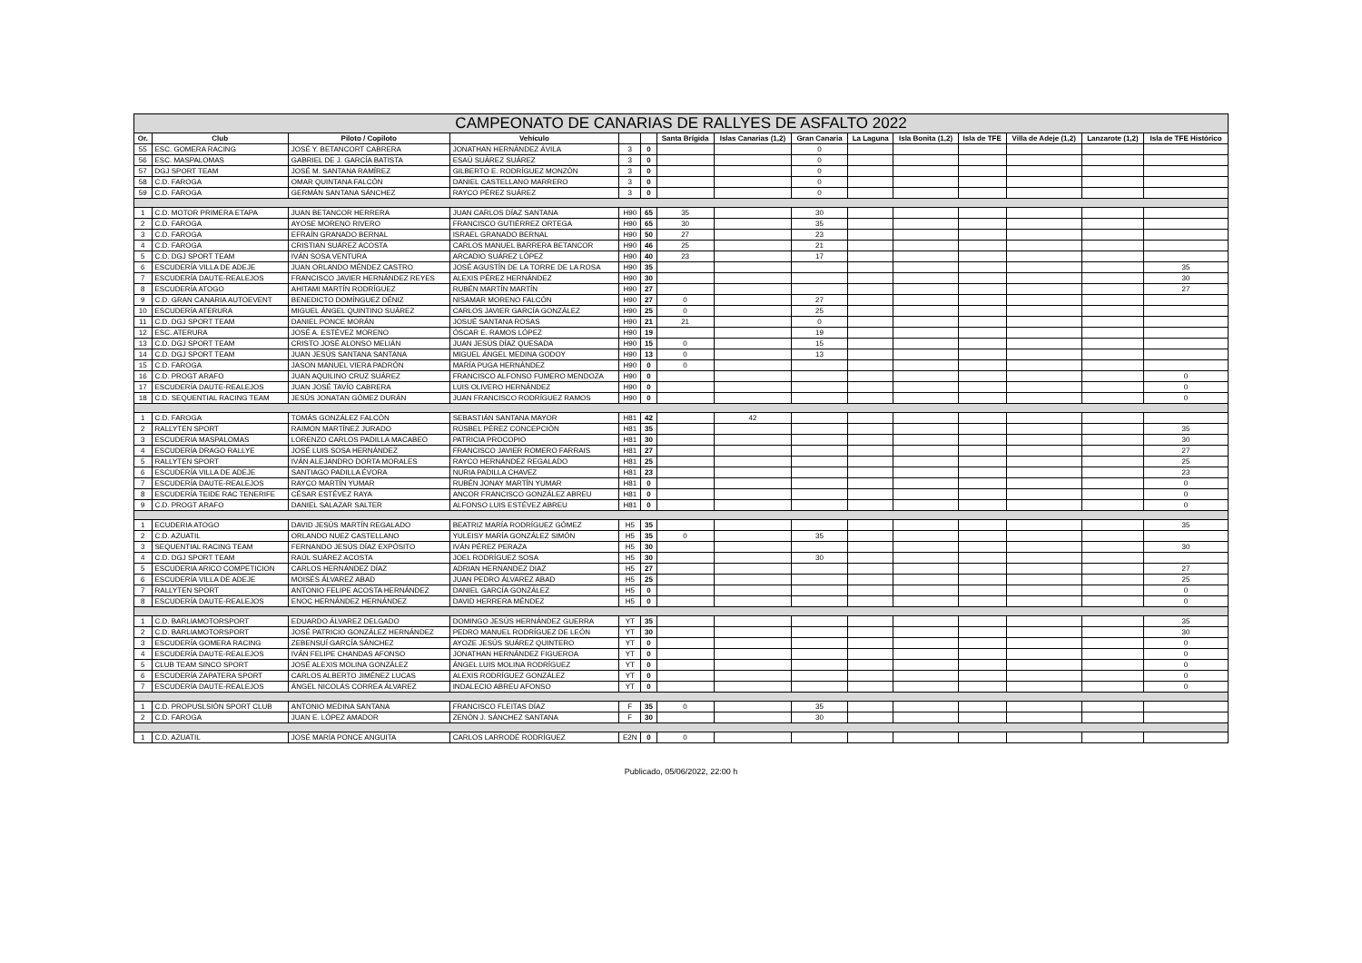| CAMPEONATO DE CANARIAS DE RALLYES DE ASFALTO 2022 | | | | | | | | | | | | | | |
| --- | --- | --- | --- | --- | --- | --- | --- | --- | --- | --- | --- | --- | --- | --- |
| Or. | Club | Piloto / Copiloto | Vehículo | | | Santa Brígida | Islas Canarias (1,2) | Gran Canaria | La Laguna | Isla Bonita (1,2) | Isla de TFE | Villa de Adeje (1,2) | Lanzarote (1,2) | Isla de TFE Histórico |
| 55 | ESC. GOMERA RACING | JOSÉ Y. BETANCORT CABRERA | JONATHAN HERNÁNDEZ ÁVILA | 3 | 0 | | | 0 | | | | | | |
| 56 | ESC. MASPALOMAS | GABRIEL DE J. GARCÍA BATISTA | ESAÚ SUÁREZ SUÁREZ | 3 | 0 | | | 0 | | | | | | |
| 57 | DGJ SPORT TEAM | JOSÉ M. SANTANA RAMÍREZ | GILBERTO E. RODRÍGUEZ MONZÓN | 3 | 0 | | | 0 | | | | | | |
| 58 | C.D. FAROGA | OMAR QUINTANA FALCÓN | DANIEL CASTELLANO MARRERO | 3 | 0 | | | 0 | | | | | | |
| 59 | C.D. FAROGA | GERMÁN SANTANA SÁNCHEZ | RAYCO PÉREZ SUÁREZ | 3 | 0 | | | 0 | | | | | | |
| 1 | C.D. MOTOR PRIMERA ETAPA | JUAN BETANCOR HERRERA | JUAN CARLOS DÍAZ SANTANA | H90 | 65 | 35 | | 30 | | | | | | |
| 2 | C.D. FAROGA | AYOSE MORENO RIVERO | FRANCISCO GUTIÉRREZ ORTEGA | H90 | 65 | 30 | | 35 | | | | | | |
| 3 | C.D. FAROGA | EFRAÍN GRANADO BERNAL | ISRAEL GRANADO BERNAL | H90 | 50 | 27 | | 23 | | | | | | |
| 4 | C.D. FAROGA | CRISTIAN SUÁREZ ACOSTA | CARLOS MANUEL BARRERA BETANCOR | H90 | 46 | 25 | | 21 | | | | | | |
| 5 | C.D. DGJ SPORT TEAM | IVÁN SOSA VENTURA | ARCADIO SUÁREZ LÓPEZ | H90 | 40 | 23 | | 17 | | | | | | |
| 6 | ESCUDERÍA VILLA DE ADEJE | JUAN ORLANDO MÉNDEZ CASTRO | JOSÉ AGUSTÍN DE LA TORRE DE LA ROSA | H90 | 35 | | | | | | | | | 35 |
| 7 | ESCUDERÍA DAUTE-REALEJOS | FRANCISCO JAVIER HERNÁNDEZ REYES | ALEXIS PÉREZ HERNÁNDEZ | H90 | 30 | | | | | | | | | 30 |
| 8 | ESCUDERÍA ATOGO | AHITAMI MARTÍN RODRÍGUEZ | RUBÉN MARTÍN MARTÍN | H90 | 27 | | | | | | | | | 27 |
| 9 | C.D. GRAN CANARIA AUTOEVENT | BENEDICTO DOMÍNGUEZ DÉNIZ | NISAMAR MORENO FALCÓN | H90 | 27 | 0 | | 27 | | | | | | |
| 10 | ESCUDERÍA ATERURA | MIGUEL ÁNGEL QUINTINO SUÁREZ | CARLOS JAVIER GARCÍA GONZÁLEZ | H90 | 25 | 0 | | 25 | | | | | | |
| 11 | C.D. DGJ SPORT TEAM | DANIEL PONCE MORÁN | JOSUÉ SANTANA ROSAS | H90 | 21 | 21 | | 0 | | | | | | |
| 12 | ESC. ATERURA | JOSÉ A. ESTÉVEZ MORENO | ÓSCAR E. RAMOS LÓPEZ | H90 | 19 | | | 19 | | | | | | |
| 13 | C.D. DGJ SPORT TEAM | CRISTO JOSÉ ALONSO MELIÁN | JUAN JESÚS DÍAZ QUESADA | H90 | 15 | 0 | | 15 | | | | | | |
| 14 | C.D. DGJ SPORT TEAM | JUAN JESÚS SANTANA SANTANA | MIGUEL ÁNGEL MEDINA GODOY | H90 | 13 | 0 | | 13 | | | | | | |
| 15 | C.D. FAROGA | JASON MANUEL VIERA PADRÓN | MARÍA PUGA HERNÁNDEZ | H90 | 0 | 0 | | | | | | | | |
| 16 | C.D. PROGT ARAFO | JUAN AQUILINO CRUZ SUÁREZ | FRANCISCO ALFONSO FUMERO MENDOZA | H90 | 0 | | | | | | | | | 0 |
| 17 | ESCUDERÍA DAUTE-REALEJOS | JUAN JOSÉ TAVÍO CABRERA | LUIS OLIVERO HERNÁNDEZ | H90 | 0 | | | | | | | | | 0 |
| 18 | C.D. SEQUENTIAL RACING TEAM | JESÚS JONATAN GÓMEZ DURÁN | JUAN FRANCISCO RODRÍGUEZ RAMOS | H90 | 0 | | | | | | | | | 0 |
| 1 | C.D. FAROGA | TOMÁS GONZÁLEZ FALCÓN | SEBASTIÁN SANTANA MAYOR | H81 | 42 | | 42 | | | | | | | |
| 2 | RALLYTEN SPORT | RAIMON MARTÍNEZ JURADO | RÚSBEL PÉREZ CONCEPCIÓN | H81 | 35 | | | | | | | | | 35 |
| 3 | ESCUDERIA MASPALOMAS | LORENZO CARLOS PADILLA MACABEO | PATRICIA PROCOPIO | H81 | 30 | | | | | | | | | 30 |
| 4 | ESCUDERÍA DRAGO RALLYE | JOSÉ LUIS SOSA HERNÁNDEZ | FRANCISCO JAVIER ROMERO FARRAIS | H81 | 27 | | | | | | | | | 27 |
| 5 | RALLYTEN SPORT | IVÁN ALEJANDRO DORTA MORALES | RAYCO HERNÁNDEZ REGALADO | H81 | 25 | | | | | | | | | 25 |
| 6 | ESCUDERÍA VILLA DE ADEJE | SANTIAGO PADILLA ÉVORA | NURIA PADILLA CHAVEZ | H81 | 23 | | | | | | | | | 23 |
| 7 | ESCUDERÍA DAUTE-REALEJOS | RAYCO MARTÍN YUMAR | RUBÉN JONAY MARTÍN YUMAR | H81 | 0 | | | | | | | | | 0 |
| 8 | ESCUDERÍA TEIDE RAC TENERIFE | CÉSAR ESTÉVEZ RAYA | ANCOR FRANCISCO GONZÁLEZ ABREU | H81 | 0 | | | | | | | | | 0 |
| 9 | C.D. PROGT ARAFO | DANIEL SALAZAR SALTER | ALFONSO LUIS ESTÉVEZ ABREU | H81 | 0 | | | | | | | | | 0 |
| 1 | ECUDERIA ATOGO | DAVID JESÚS MARTÍN REGALADO | BEATRIZ MARÍA RODRÍGUEZ GÓMEZ | H5 | 35 | | | | | | | | | 35 |
| 2 | C.D. AZUATIL | ORLANDO NUEZ CASTELLANO | YULEISY MARÍA GONZÁLEZ SIMÓN | H5 | 35 | 0 | | 35 | | | | | | |
| 3 | SEQUENTIAL RACING TEAM | FERNANDO JESÚS DÍAZ EXPÓSITO | IVÁN PÉREZ PERAZA | H5 | 30 | | | | | | | | | 30 |
| 4 | C.D. DGJ SPORT TEAM | RAÚL SUÁREZ ACOSTA | JOEL RODRÍGUEZ SOSA | H5 | 30 | | | 30 | | | | | | |
| 5 | ESCUDERIA ARICO COMPETICION | CARLOS HERNÁNDEZ DÍAZ | ADRIAN HERNANDEZ DIAZ | H5 | 27 | | | | | | | | | 27 |
| 6 | ESCUDERÍA VILLA DE ADEJE | MOISÉS ÁLVAREZ ABAD | JUAN PEDRO ÁLVAREZ ABAD | H5 | 25 | | | | | | | | | 25 |
| 7 | RALLYTEN SPORT | ANTONIO FELIPE ACOSTA HERNÁNDEZ | DANIEL GARCÍA GONZÁLEZ | H5 | 0 | | | | | | | | | 0 |
| 8 | ESCUDERÍA DAUTE-REALEJOS | ENOC HERNÁNDEZ HERNÁNDEZ | DAVID HERRERA MÉNDEZ | H5 | 0 | | | | | | | | | 0 |
| 1 | C.D. BARLIAMOTORSPORT | EDUARDO ÁLVAREZ DELGADO | DOMINGO JESÚS HERNÁNDEZ GUERRA | YT | 35 | | | | | | | | | 35 |
| 2 | C.D. BARLIAMOTORSPORT | JOSÉ PATRICIO GONZÁLEZ HERNÁNDEZ | PEDRO MANUEL RODRÍGUEZ DE LEÓN | YT | 30 | | | | | | | | | 30 |
| 3 | ESCUDERÍA GOMERA RACING | ZEBENSUÍ GARCÍA SÁNCHEZ | AYOZE JESÚS SUÁREZ QUINTERO | YT | 0 | | | | | | | | | 0 |
| 4 | ESCUDERÍA DAUTE-REALEJOS | IVÁN FELIPE CHANDAS AFONSO | JONATHAN HERNÁNDEZ FIGUEROA | YT | 0 | | | | | | | | | 0 |
| 5 | CLUB TEAM SINCO SPORT | JOSÉ ALEXIS MOLINA GONZÁLEZ | ÁNGEL LUIS MOLINA RODRÍGUEZ | YT | 0 | | | | | | | | | 0 |
| 6 | ESCUDERÍA ZAPATERA SPORT | CARLOS ALBERTO JIMÉNEZ LUCAS | ALEXIS RODRÍGUEZ GONZÁLEZ | YT | 0 | | | | | | | | | 0 |
| 7 | ESCUDERÍA DAUTE-REALEJOS | ÁNGEL NICOLÁS CORREA ÁLVAREZ | INDALECIO ABREU AFONSO | YT | 0 | | | | | | | | | 0 |
| 1 | C.D. PROPUSLSIÓN SPORT CLUB | ANTONIO MEDINA SANTANA | FRANCISCO FLEITAS DÍAZ | F | 35 | 0 | | 35 | | | | | | |
| 2 | C.D. FAROGA | JUAN E. LÓPEZ AMADOR | ZENÓN J. SÁNCHEZ SANTANA | F | 30 | | | 30 | | | | | | |
| 1 | C.D. AZUATIL | JOSÉ MARÍA PONCE ANGUITA | CARLOS LARRODÉ RODRÍGUEZ | E2N | 0 | 0 | | | | | | | | |
Publicado, 05/06/2022, 22:00 h